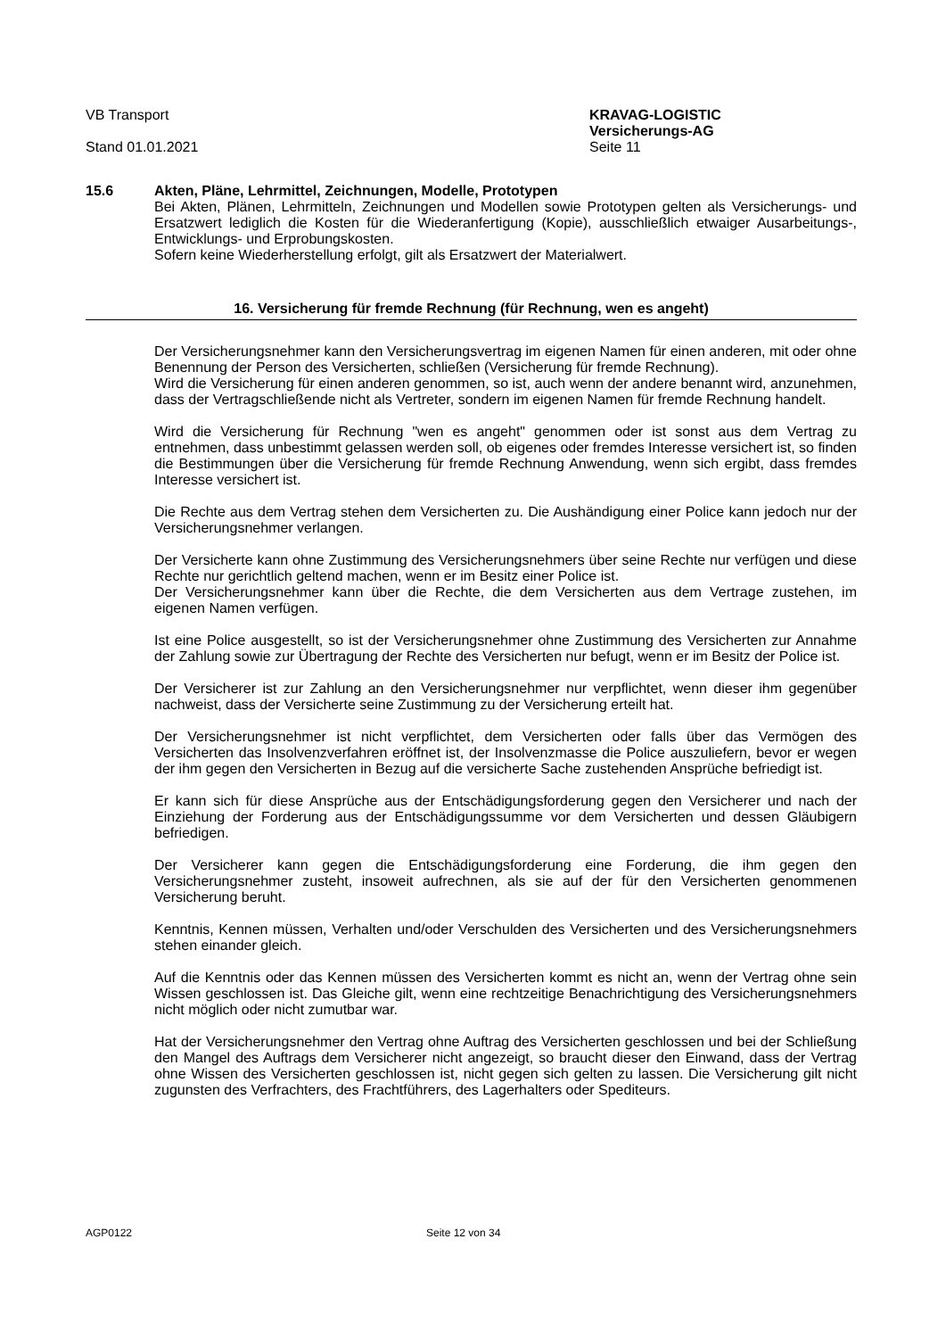VB Transport
Stand 01.01.2021
KRAVAG-LOGISTIC
Versicherungs-AG
Seite 11
15.6 Akten, Pläne, Lehrmittel, Zeichnungen, Modelle, Prototypen
Bei Akten, Plänen, Lehrmitteln, Zeichnungen und Modellen sowie Prototypen gelten als Versicherungs- und Ersatzwert lediglich die Kosten für die Wiederanfertigung (Kopie), ausschließlich etwaiger Ausarbeitungs-, Entwicklungs- und Erprobungskosten.
Sofern keine Wiederherstellung erfolgt, gilt als Ersatzwert der Materialwert.
16. Versicherung für fremde Rechnung (für Rechnung, wen es angeht)
Der Versicherungsnehmer kann den Versicherungsvertrag im eigenen Namen für einen anderen, mit oder ohne Benennung der Person des Versicherten, schließen (Versicherung für fremde Rechnung).
Wird die Versicherung für einen anderen genommen, so ist, auch wenn der andere benannt wird, anzunehmen, dass der Vertragschließende nicht als Vertreter, sondern im eigenen Namen für fremde Rechnung handelt.
Wird die Versicherung für Rechnung "wen es angeht" genommen oder ist sonst aus dem Vertrag zu entnehmen, dass unbestimmt gelassen werden soll, ob eigenes oder fremdes Interesse versichert ist, so finden die Bestimmungen über die Versicherung für fremde Rechnung Anwendung, wenn sich ergibt, dass fremdes Interesse versichert ist.
Die Rechte aus dem Vertrag stehen dem Versicherten zu. Die Aushändigung einer Police kann jedoch nur der Versicherungsnehmer verlangen.
Der Versicherte kann ohne Zustimmung des Versicherungsnehmers über seine Rechte nur verfügen und diese Rechte nur gerichtlich geltend machen, wenn er im Besitz einer Police ist.
Der Versicherungsnehmer kann über die Rechte, die dem Versicherten aus dem Vertrage zustehen, im eigenen Namen verfügen.
Ist eine Police ausgestellt, so ist der Versicherungsnehmer ohne Zustimmung des Versicherten zur Annahme der Zahlung sowie zur Übertragung der Rechte des Versicherten nur befugt, wenn er im Besitz der Police ist.
Der Versicherer ist zur Zahlung an den Versicherungsnehmer nur verpflichtet, wenn dieser ihm gegenüber nachweist, dass der Versicherte seine Zustimmung zu der Versicherung erteilt hat.
Der Versicherungsnehmer ist nicht verpflichtet, dem Versicherten oder falls über das Vermögen des Versicherten das Insolvenzverfahren eröffnet ist, der Insolvenzmasse die Police auszuliefern, bevor er wegen der ihm gegen den Versicherten in Bezug auf die versicherte Sache zustehenden Ansprüche befriedigt ist.
Er kann sich für diese Ansprüche aus der Entschädigungsforderung gegen den Versicherer und nach der Einziehung der Forderung aus der Entschädigungssumme vor dem Versicherten und dessen Gläubigern befriedigen.
Der Versicherer kann gegen die Entschädigungsforderung eine Forderung, die ihm gegen den Versicherungsnehmer zusteht, insoweit aufrechnen, als sie auf der für den Versicherten genommenen Versicherung beruht.
Kenntnis, Kennen müssen, Verhalten und/oder Verschulden des Versicherten und des Versicherungsnehmers stehen einander gleich.
Auf die Kenntnis oder das Kennen müssen des Versicherten kommt es nicht an, wenn der Vertrag ohne sein Wissen geschlossen ist. Das Gleiche gilt, wenn eine rechtzeitige Benachrichtigung des Versicherungsnehmers nicht möglich oder nicht zumutbar war.
Hat der Versicherungsnehmer den Vertrag ohne Auftrag des Versicherten geschlossen und bei der Schließung den Mangel des Auftrags dem Versicherer nicht angezeigt, so braucht dieser den Einwand, dass der Vertrag ohne Wissen des Versicherten geschlossen ist, nicht gegen sich gelten zu lassen. Die Versicherung gilt nicht zugunsten des Verfrachters, des Frachtführers, des Lagerhalters oder Spediteurs.
AGP0122 Seite 12 von 34